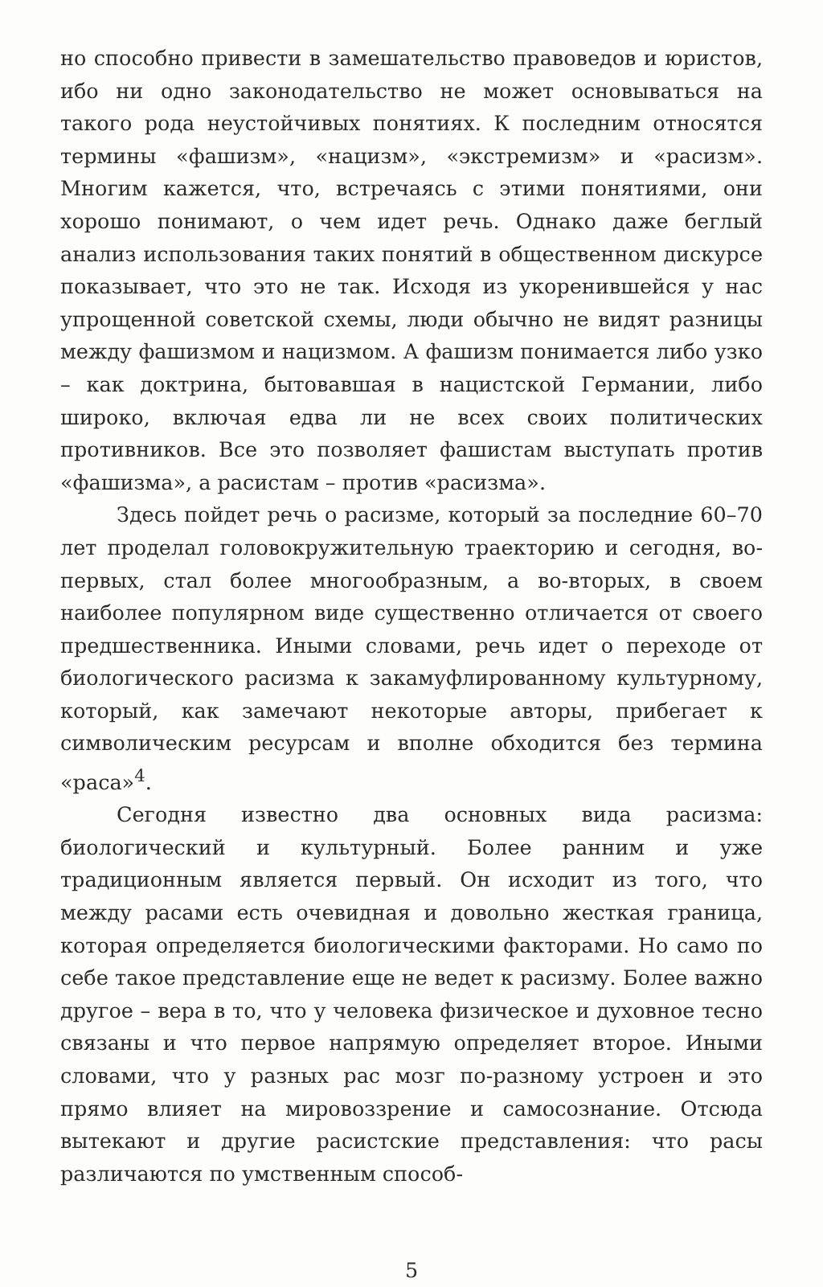но способно привести в замешательство правоведов и юристов, ибо ни одно законодательство не может основываться на такого рода неустойчивых понятиях. К последним относятся термины «фашизм», «нацизм», «экстремизм» и «расизм». Многим кажется, что, встречаясь с этими понятиями, они хорошо понимают, о чем идет речь. Однако даже беглый анализ использования таких понятий в общественном дискурсе показывает, что это не так. Исходя из укоренившейся у нас упрощенной советской схемы, люди обычно не видят разницы между фашизмом и нацизмом. А фашизм понимается либо узко – как доктрина, бытовавшая в нацистской Германии, либо широко, включая едва ли не всех своих политических противников. Все это позволяет фашистам выступать против «фашизма», а расистам – против «расизма».
Здесь пойдет речь о расизме, который за последние 60–70 лет проделал головокружительную траекторию и сегодня, во-первых, стал более многообразным, а во-вторых, в своем наиболее популярном виде существенно отличается от своего предшественника. Иными словами, речь идет о переходе от биологического расизма к закамуфлированному культурному, который, как замечают некоторые авторы, прибегает к символическим ресурсам и вполне обходится без термина «раса»<sup>4</sup>.
Сегодня известно два основных вида расизма: биологический и культурный. Более ранним и уже традиционным является первый. Он исходит из того, что между расами есть очевидная и довольно жесткая граница, которая определяется биологическими факторами. Но само по себе такое представление еще не ведет к расизму. Более важно другое – вера в то, что у человека физическое и духовное тесно связаны и что первое напрямую определяет второе. Иными словами, что у разных рас мозг по-разному устроен и это прямо влияет на мировоззрение и самосознание. Отсюда вытекают и другие расистские представления: что расы различаются по умственным способ-
5